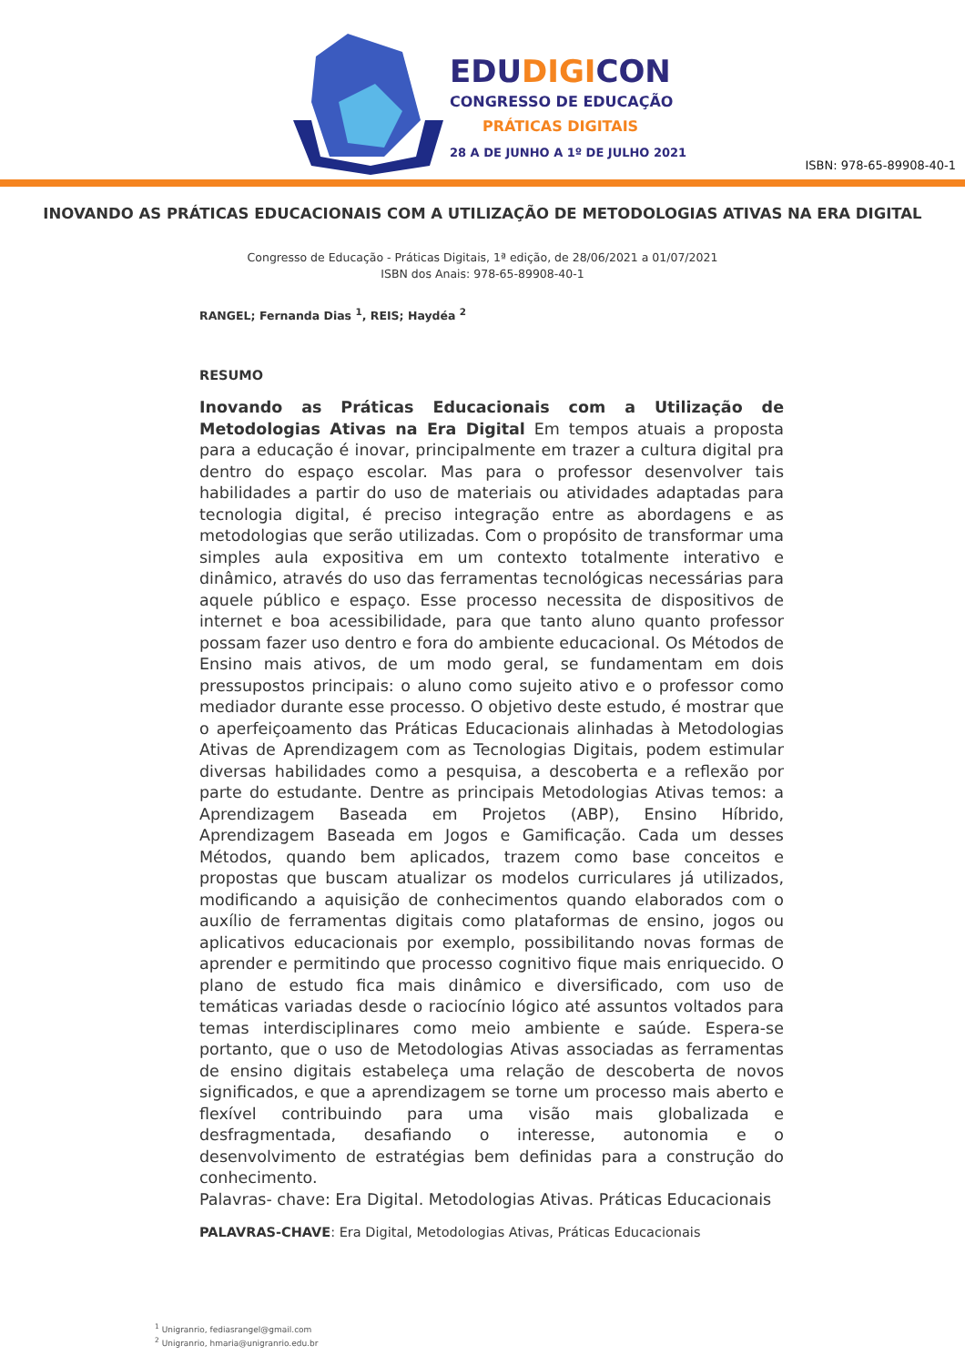EDUDIGICON
CONGRESSO DE EDUCAÇÃO
PRÁTICAS DIGITAIS
28 A DE JUNHO A 1º DE JULHO 2021
ISBN: 978-65-89908-40-1
INOVANDO AS PRÁTICAS EDUCACIONAIS COM A UTILIZAÇÃO DE METODOLOGIAS ATIVAS NA ERA DIGITAL
Congresso de Educação - Práticas Digitais, 1ª edição, de 28/06/2021 a 01/07/2021
ISBN dos Anais: 978-65-89908-40-1
RANGEL; Fernanda Dias <sup>1</sup>, REIS; Haydéa <sup>2</sup>
RESUMO
Inovando as Práticas Educacionais com a Utilização de Metodologias Ativas na Era Digital Em tempos atuais a proposta para a educação é inovar, principalmente em trazer a cultura digital pra dentro do espaço escolar. Mas para o professor desenvolver tais habilidades a partir do uso de materiais ou atividades adaptadas para tecnologia digital, é preciso integração entre as abordagens e as metodologias que serão utilizadas. Com o propósito de transformar uma simples aula expositiva em um contexto totalmente interativo e dinâmico, através do uso das ferramentas tecnológicas necessárias para aquele público e espaço. Esse processo necessita de dispositivos de internet e boa acessibilidade, para que tanto aluno quanto professor possam fazer uso dentro e fora do ambiente educacional. Os Métodos de Ensino mais ativos, de um modo geral, se fundamentam em dois pressupostos principais: o aluno como sujeito ativo e o professor como mediador durante esse processo. O objetivo deste estudo, é mostrar que o aperfeiçoamento das Práticas Educacionais alinhadas à Metodologias Ativas de Aprendizagem com as Tecnologias Digitais, podem estimular diversas habilidades como a pesquisa, a descoberta e a reflexão por parte do estudante. Dentre as principais Metodologias Ativas temos: a Aprendizagem Baseada em Projetos (ABP), Ensino Híbrido, Aprendizagem Baseada em Jogos e Gamificação. Cada um desses Métodos, quando bem aplicados, trazem como base conceitos e propostas que buscam atualizar os modelos curriculares já utilizados, modificando a aquisição de conhecimentos quando elaborados com o auxílio de ferramentas digitais como plataformas de ensino, jogos ou aplicativos educacionais por exemplo, possibilitando novas formas de aprender e permitindo que processo cognitivo fique mais enriquecido. O plano de estudo fica mais dinâmico e diversificado, com uso de temáticas variadas desde o raciocínio lógico até assuntos voltados para temas interdisciplinares como meio ambiente e saúde. Espera-se portanto, que o uso de Metodologias Ativas associadas as ferramentas de ensino digitais estabeleça uma relação de descoberta de novos significados, e que a aprendizagem se torne um processo mais aberto e flexível contribuindo para uma visão mais globalizada e desfragmentada, desafiando o interesse, autonomia e o desenvolvimento de estratégias bem definidas para a construção do conhecimento.
Palavras- chave: Era Digital. Metodologias Ativas. Práticas Educacionais
PALAVRAS-CHAVE: Era Digital, Metodologias Ativas, Práticas Educacionais
<sup>1</sup> Unigranrio, fediasrangel@gmail.com
<sup>2</sup> Unigranrio, hmaria@unigranrio.edu.br